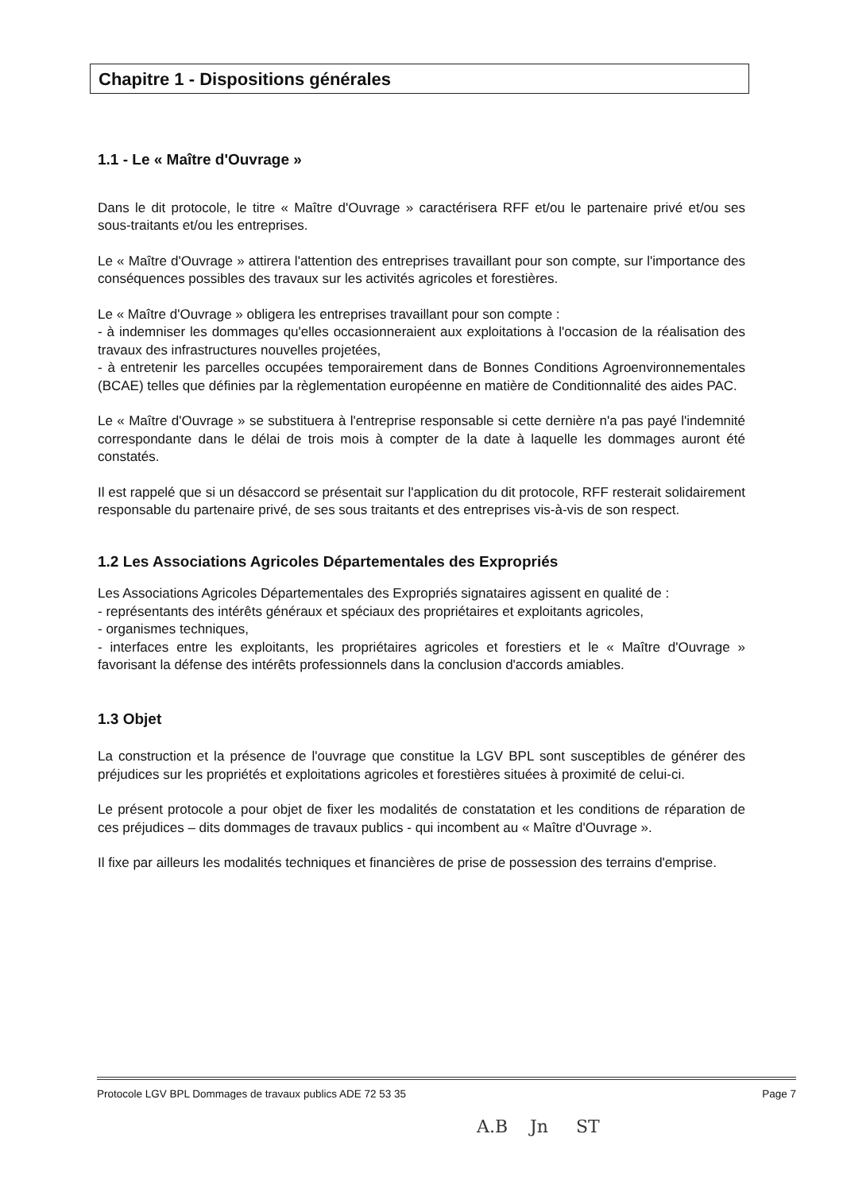Chapitre 1 - Dispositions générales
1.1 - Le « Maître d'Ouvrage »
Dans le dit protocole, le titre « Maître d'Ouvrage » caractérisera RFF et/ou le partenaire privé et/ou ses sous-traitants et/ou les entreprises.
Le « Maître d'Ouvrage » attirera l'attention des entreprises travaillant pour son compte, sur l'importance des conséquences possibles des travaux sur les activités agricoles et forestières.
Le « Maître d'Ouvrage » obligera les entreprises travaillant pour son compte :
- à indemniser les dommages qu'elles occasionneraient aux exploitations à l'occasion de la réalisation des travaux des infrastructures nouvelles projetées,
- à entretenir les parcelles occupées temporairement dans de Bonnes Conditions Agroenvironnementales (BCAE) telles que définies par la règlementation européenne en matière de Conditionnalité des aides PAC.
Le « Maître d'Ouvrage » se substituera à l'entreprise responsable si cette dernière n'a pas payé l'indemnité correspondante dans le délai de trois mois à compter de la date à laquelle les dommages auront été constatés.
Il est rappelé que si un désaccord se présentait sur l'application du dit protocole, RFF resterait solidairement responsable du partenaire privé, de ses sous traitants et des entreprises vis-à-vis de son respect.
1.2 Les Associations Agricoles Départementales des Expropriés
Les Associations Agricoles Départementales des Expropriés signataires agissent en qualité de :
- représentants des intérêts généraux et spéciaux des propriétaires et exploitants agricoles,
- organismes techniques,
- interfaces entre les exploitants, les propriétaires agricoles et forestiers et le « Maître d'Ouvrage » favorisant la défense des intérêts professionnels dans la conclusion d'accords amiables.
1.3 Objet
La construction et la présence de l'ouvrage que constitue la LGV BPL sont susceptibles de générer des préjudices sur les propriétés et exploitations agricoles et forestières situées à proximité de celui-ci.
Le présent protocole a pour objet de fixer les modalités de constatation et les conditions de réparation de ces préjudices – dits dommages de travaux publics - qui incombent au « Maître d'Ouvrage ».
Il fixe par ailleurs les modalités techniques et financières de prise de possession des terrains d'emprise.
Protocole LGV BPL Dommages de travaux publics ADE 72 53 35 Page 7
A.B Jn ST